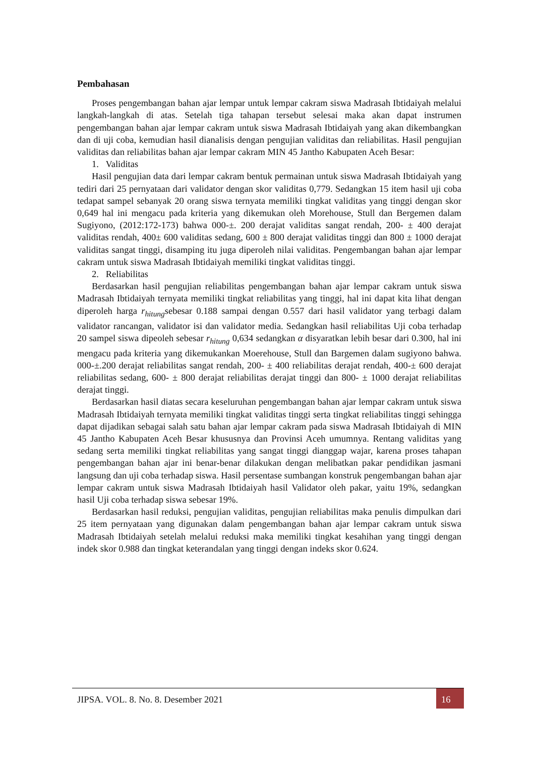Pembahasan
Proses pengembangan bahan ajar lempar untuk lempar cakram siswa Madrasah Ibtidaiyah melalui langkah-langkah di atas. Setelah tiga tahapan tersebut selesai maka akan dapat instrumen pengembangan bahan ajar lempar cakram untuk siswa Madrasah Ibtidaiyah yang akan dikembangkan dan di uji coba, kemudian hasil dianalisis dengan pengujian validitas dan reliabilitas. Hasil pengujian validitas dan reliabilitas bahan ajar lempar cakram MIN 45 Jantho Kabupaten Aceh Besar:
1. Validitas
Hasil pengujian data dari lempar cakram bentuk permainan untuk siswa Madrasah Ibtidaiyah yang tediri dari 25 pernyataan dari validator dengan skor validitas 0,779. Sedangkan 15 item hasil uji coba tedapat sampel sebanyak 20 orang siswa ternyata memiliki tingkat validitas yang tinggi dengan skor 0,649 hal ini mengacu pada kriteria yang dikemukan oleh Morehouse, Stull dan Bergemen dalam Sugiyono, (2012:172-173) bahwa 000-±. 200 derajat validitas sangat rendah, 200- ± 400 derajat validitas rendah, 400± 600 validitas sedang, 600 ± 800 derajat validitas tinggi dan 800 ± 1000 derajat validitas sangat tinggi, disamping itu juga diperoleh nilai validitas. Pengembangan bahan ajar lempar cakram untuk siswa Madrasah Ibtidaiyah memiliki tingkat validitas tinggi.
2. Reliabilitas
Berdasarkan hasil pengujian reliabilitas pengembangan bahan ajar lempar cakram untuk siswa Madrasah Ibtidaiyah ternyata memiliki tingkat reliabilitas yang tinggi, hal ini dapat kita lihat dengan diperoleh harga r<sub>hitung</sub>sebesar 0.188 sampai dengan 0.557 dari hasil validator yang terbagi dalam validator rancangan, validator isi dan validator media. Sedangkan hasil reliabilitas Uji coba terhadap 20 sampel siswa dipeoleh sebesar r<sub>hitung</sub> 0,634 sedangkan α disyaratkan lebih besar dari 0.300, hal ini mengacu pada kriteria yang dikemukankan Moerehouse, Stull dan Bargemen dalam sugiyono bahwa. 000-±.200 derajat reliabilitas sangat rendah, 200- ± 400 reliabilitas derajat rendah, 400-± 600 derajat reliabilitas sedang, 600- ± 800 derajat reliabilitas derajat tinggi dan 800- ± 1000 derajat reliabilitas derajat tinggi.
Berdasarkan hasil diatas secara keseluruhan pengembangan bahan ajar lempar cakram untuk siswa Madrasah Ibtidaiyah ternyata memiliki tingkat validitas tinggi serta tingkat reliabilitas tinggi sehingga dapat dijadikan sebagai salah satu bahan ajar lempar cakram pada siswa Madrasah Ibtidaiyah di MIN 45 Jantho Kabupaten Aceh Besar khususnya dan Provinsi Aceh umumnya. Rentang validitas yang sedang serta memiliki tingkat reliabilitas yang sangat tinggi dianggap wajar, karena proses tahapan pengembangan bahan ajar ini benar-benar dilakukan dengan melibatkan pakar pendidikan jasmani langsung dan uji coba terhadap siswa. Hasil persentase sumbangan konstruk pengembangan bahan ajar lempar cakram untuk siswa Madrasah Ibtidaiyah hasil Validator oleh pakar, yaitu 19%, sedangkan hasil Uji coba terhadap siswa sebesar 19%.
Berdasarkan hasil reduksi, pengujian validitas, pengujian reliabilitas maka penulis dimpulkan dari 25 item pernyataan yang digunakan dalam pengembangan bahan ajar lempar cakram untuk siswa Madrasah Ibtidaiyah setelah melalui reduksi maka memiliki tingkat kesahihan yang tinggi dengan indek skor 0.988 dan tingkat keterandalan yang tinggi dengan indeks skor 0.624.
JIPSA. VOL. 8. No. 8. Desember 2021
16